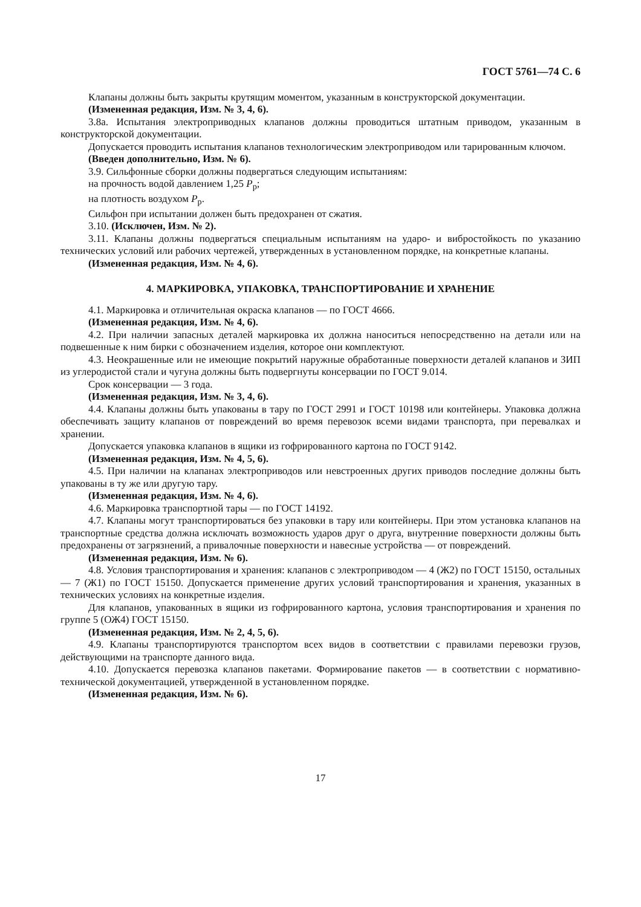ГОСТ 5761—74 С. 6
Клапаны должны быть закрыты крутящим моментом, указанным в конструкторской документации.
(Измененная редакция, Изм. № 3, 4, 6).
3.8а. Испытания электроприводных клапанов должны проводиться штатным приводом, указанным в конструкторской документации.
Допускается проводить испытания клапанов технологическим электроприводом или тарированным ключом.
(Введен дополнительно, Изм. № 6).
3.9. Сильфонные сборки должны подвергаться следующим испытаниям:
на прочность водой давлением 1,25 P<sub>р</sub>;
на плотность воздухом P<sub>р</sub>.
Сильфон при испытании должен быть предохранен от сжатия.
3.10. (Исключен, Изм. № 2).
3.11. Клапаны должны подвергаться специальным испытаниям на ударо- и вибростойкость по указанию технических условий или рабочих чертежей, утвержденных в установленном порядке, на конкретные клапаны.
(Измененная редакция, Изм. № 4, 6).
4. МАРКИРОВКА, УПАКОВКА, ТРАНСПОРТИРОВАНИЕ И ХРАНЕНИЕ
4.1. Маркировка и отличительная окраска клапанов — по ГОСТ 4666.
(Измененная редакция, Изм. № 4, 6).
4.2. При наличии запасных деталей маркировка их должна наноситься непосредственно на детали или на подвешенные к ним бирки с обозначением изделия, которое они комплектуют.
4.3. Неокрашенные или не имеющие покрытий наружные обработанные поверхности деталей клапанов и ЗИП из углеродистой стали и чугуна должны быть подвергнуты консервации по ГОСТ 9.014.
Срок консервации — 3 года.
(Измененная редакция, Изм. № 3, 4, 6).
4.4. Клапаны должны быть упакованы в тару по ГОСТ 2991 и ГОСТ 10198 или контейнеры. Упаковка должна обеспечивать защиту клапанов от повреждений во время перевозок всеми видами транспорта, при перевалках и хранении.
Допускается упаковка клапанов в ящики из гофрированного картона по ГОСТ 9142.
(Измененная редакция, Изм. № 4, 5, 6).
4.5. При наличии на клапанах электроприводов или невстроенных других приводов последние должны быть упакованы в ту же или другую тару.
(Измененная редакция, Изм. № 4, 6).
4.6. Маркировка транспортной тары — по ГОСТ 14192.
4.7. Клапаны могут транспортироваться без упаковки в тару или контейнеры. При этом установка клапанов на транспортные средства должна исключать возможность ударов друг о друга, внутренние поверхности должны быть предохранены от загрязнений, а привалочные поверхности и навесные устройства — от повреждений.
(Измененная редакция, Изм. № 6).
4.8. Условия транспортирования и хранения: клапанов с электроприводом — 4 (Ж2) по ГОСТ 15150, остальных — 7 (Ж1) по ГОСТ 15150. Допускается применение других условий транспортирования и хранения, указанных в технических условиях на конкретные изделия.
Для клапанов, упакованных в ящики из гофрированного картона, условия транспортирования и хранения по группе 5 (ОЖ4) ГОСТ 15150.
(Измененная редакция, Изм. № 2, 4, 5, 6).
4.9. Клапаны транспортируются транспортом всех видов в соответствии с правилами перевозки грузов, действующими на транспорте данного вида.
4.10. Допускается перевозка клапанов пакетами. Формирование пакетов — в соответствии с нормативно-технической документацией, утвержденной в установленном порядке.
(Измененная редакция, Изм. № 6).
17